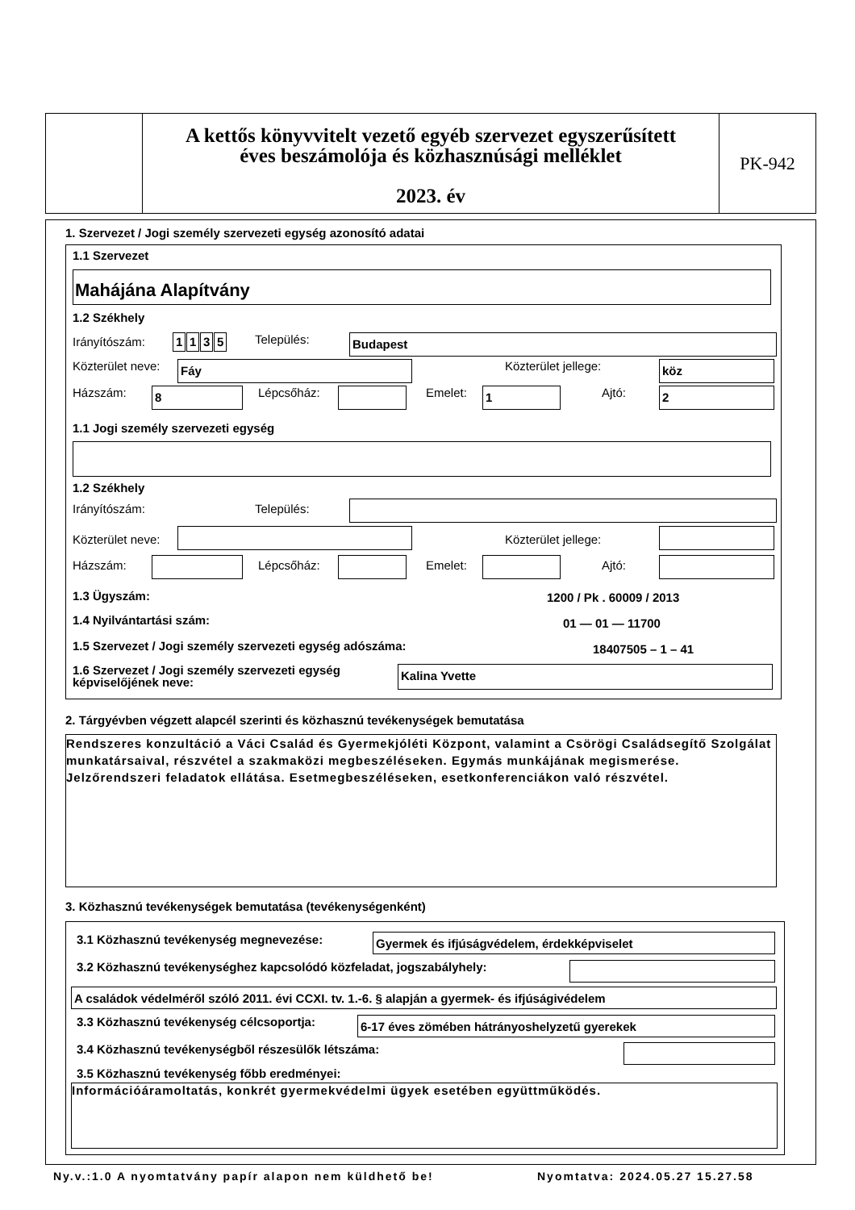A kettős könyvvitelt vezető egyéb szervezet egyszerűsített
éves beszámolója és közhasznúsági melléklet
2023. év
PK-942
1. Szervezet / Jogi személy szervezeti egység azonosító adatai
1.1 Szervezet
Mahájána Alapítvány
1.2 Székhely
Irányítószám: 1135 Település: Budapest
Közterület neve: Fáy Közterület jellege: köz
Házszám: 8 Lépcsőház: Emelet: 1 Ajtó: 2
1.1 Jogi személy szervezeti egység
1.2 Székhely
Irányítószám: Település:
Közterület neve: Közterület jellege:
Házszám: Lépcsőház: Emelet: Ajtó:
1.3 Ügyszám: 1200 / Pk . 60009 / 2013
1.4 Nyilvántartási szám: 01 — 01 — 11700
1.5 Szervezet / Jogi személy szervezeti egység adószáma:
18407505 – 1 – 41
1.6 Szervezet / Jogi személy szervezeti egység
képviselőjének neve:
Kalina Yvette
2. Tárgyévben végzett alapcél szerinti és közhasznú tevékenységek bemutatása
Rendszeres konzultáció a Váci Család és Gyermekjóléti Központ, valamint a Csörögi Családsegítő Szolgálat munkatársaival, részvétel a szakmaközi megbeszéléseken. Egymás munkájának megismerése. Jelzőrendszeri feladatok ellátása. Esetmegbeszéléseken, esetkonferenciákon való részvétel.
3. Közhasznú tevékenységek bemutatása (tevékenységenként)
3.1 Közhasznú tevékenység megnevezése:
Gyermek és ifjúságvédelem, érdekképviselet
3.2 Közhasznú tevékenységhez kapcsolódó közfeladat, jogszabályhely:
A családok védelméről szóló 2011. évi CCXI. tv. 1.-6. § alapján a gyermek- és ifjúságivédelem
3.3 Közhasznú tevékenység célcsoportja:
6-17 éves zömében hátrányoshelyzetű gyerekek
3.4 Közhasznú tevékenységből részesülők létszáma:
3.5 Közhasznú tevékenység főbb eredményei:
Információáramoltatás, konkrét gyermekvédelmi ügyek esetében együttműködés.
Ny.v.:1.0 A nyomtatvány papír alapon nem küldhető be!
Nyomtatva: 2024.05.27 15.27.58